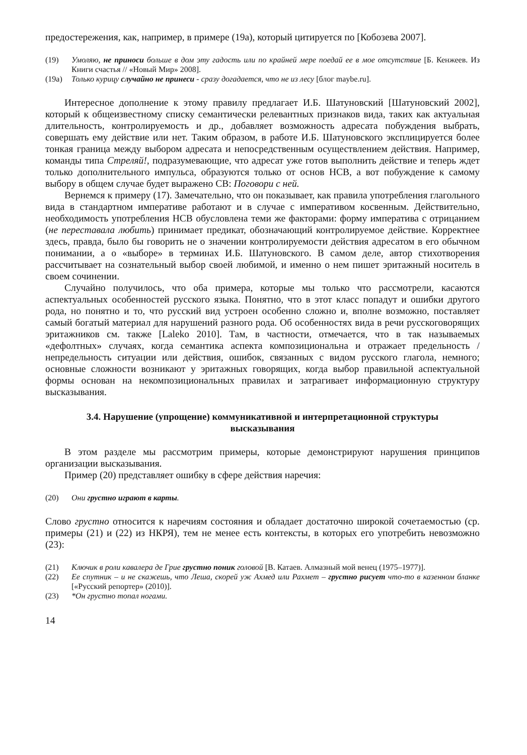предостережения, как, например, в примере (19а), который цитируется по [Кобозева 2007].
(19) Умоляю, не приноси больше в дом эту гадость или по крайней мере поедай ее в мое отсутствие [Б. Кенжеев. Из Книги счастья // «Новый Мир» 2008].
(19а) Только курицу случайно не принеси - сразу догадается, что не из лесу [блог maybe.ru].
Интересное дополнение к этому правилу предлагает И.Б. Шатуновский [Шатуновский 2002], который к общеизвестному списку семантически релевантных признаков вида, таких как актуальная длительность, контролируемость и др., добавляет возможность адресата побуждения выбрать, совершать ему действие или нет. Таким образом, в работе И.Б. Шатуновского эксплицируется более тонкая граница между выбором адресата и непосредственным осуществлением действия. Например, команды типа Стреляй!, подразумевающие, что адресат уже готов выполнить действие и теперь ждет только дополнительного импульса, образуются только от основ НСВ, а вот побуждение к самому выбору в общем случае будет выражено СВ: Поговори с ней.
Вернемся к примеру (17). Замечательно, что он показывает, как правила употребления глагольного вида в стандартном императиве работают и в случае с императивом косвенным. Действительно, необходимость употребления НСВ обусловлена теми же факторами: форму императива с отрицанием (не переставала любить) принимает предикат, обозначающий контролируемое действие. Корректнее здесь, правда, было бы говорить не о значении контролируемости действия адресатом в его обычном понимании, а о «выборе» в терминах И.Б. Шатуновского. В самом деле, автор стихотворения рассчитывает на сознательный выбор своей любимой, и именно о нем пишет эритажный носитель в своем сочинении.
Случайно получилось, что оба примера, которые мы только что рассмотрели, касаются аспектуальных особенностей русского языка. Понятно, что в этот класс попадут и ошибки другого рода, но понятно и то, что русский вид устроен особенно сложно и, вполне возможно, поставляет самый богатый материал для нарушений разного рода. Об особенностях вида в речи русскоговорящих эритажников см. также [Laleko 2010]. Там, в частности, отмечается, что в так называемых «дефолтных» случаях, когда семантика аспекта композициональна и отражает предельность / непредельность ситуации или действия, ошибок, связанных с видом русского глагола, немного; основные сложности возникают у эритажных говорящих, когда выбор правильной аспектуальной формы основан на некомпозициональных правилах и затрагивает информационную структуру высказывания.
3.4. Нарушение (упрощение) коммуникативной и интерпретационной структуры высказывания
В этом разделе мы рассмотрим примеры, которые демонстрируют нарушения принципов организации высказывания.
Пример (20) представляет ошибку в сфере действия наречия:
(20) Они грустно играют в карты.
Слово грустно относится к наречиям состояния и обладает достаточно широкой сочетаемостью (ср. примеры (21) и (22) из НКРЯ), тем не менее есть контексты, в которых его употребить невозможно (23):
(21) Ключик в роли кавалера де Грие грустно поник головой [В. Катаев. Алмазный мой венец (1975–1977)].
(22) Ее спутник – и не скажешь, что Леша, скорей уж Ахмед или Рахмет – грустно рисует что-то в казенном бланке [«Русский репортер» (2010)].
(23) *Он грустно топал ногами.
14